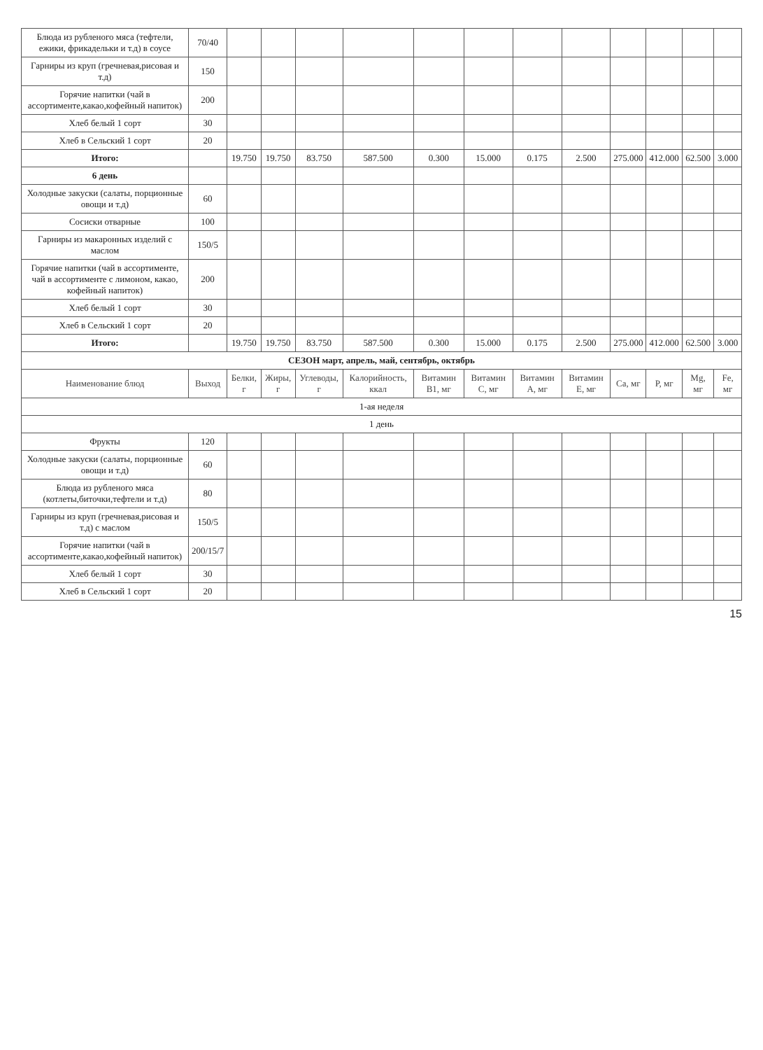| Блюда из рубленого мяса (тефтели, ежики, фрикадельки и т.д) в соусе | 70/40 | | | | | | | | | | | | |
| Гарниры из круп (гречневая,рисовая и т.д) | 150 | | | | | | | | | | | | |
| Горячие напитки (чай в ассортименте,какао,кофейный напиток) | 200 | | | | | | | | | | | | |
| Хлеб белый 1 сорт | 30 | | | | | | | | | | | | |
| Хлеб в Сельский 1 сорт | 20 | | | | | | | | | | | | |
| Итого: | | 19.750 | 19.750 | 83.750 | 587.500 | 0.300 | 15.000 | 0.175 | 2.500 | 275.000 | 412.000 | 62.500 | 3.000 |
| 6 день | | | | | | | | | | | | | |
| Холодные закуски (салаты, порционные овощи и т.д) | 60 | | | | | | | | | | | | |
| Сосиски отварные | 100 | | | | | | | | | | | | |
| Гарниры из макаронных изделий с маслом | 150/5 | | | | | | | | | | | | |
| Горячие напитки (чай в ассортименте, чай в ассортименте с лимоном, какао, кофейный напиток) | 200 | | | | | | | | | | | | |
| Хлеб белый 1 сорт | 30 | | | | | | | | | | | | |
| Хлеб в Сельский 1 сорт | 20 | | | | | | | | | | | | |
| Итого: | | 19.750 | 19.750 | 83.750 | 587.500 | 0.300 | 15.000 | 0.175 | 2.500 | 275.000 | 412.000 | 62.500 | 3.000 |
| СЕЗОН март, апрель, май, сентябрь, октябрь | | | | | | | | | | | | | |
| Наименование блюд | Выход | Белки, г | Жиры, г | Углеводы, г | Калорийность, ккал | Витамин B1, мг | Витамин C, мг | Витамин A, мг | Витамин E, мг | Ca, мг | P, мг | Mg, мг | Fe, мг |
| 1-ая неделя | | | | | | | | | | | | | |
| 1 день | | | | | | | | | | | | | |
| Фрукты | 120 | | | | | | | | | | | | |
| Холодные закуски (салаты, порционные овощи и т.д) | 60 | | | | | | | | | | | | |
| Блюда из рубленого мяса (котлеты,биточки,тефтели и т.д) | 80 | | | | | | | | | | | | |
| Гарниры из круп (гречневая,рисовая и т.д) с маслом | 150/5 | | | | | | | | | | | | |
| Горячие напитки (чай в ассортименте,какао,кофейный напиток) | 200/15/7 | | | | | | | | | | | | |
| Хлеб белый 1 сорт | 30 | | | | | | | | | | | | |
| Хлеб в Сельский 1 сорт | 20 | | | | | | | | | | | | |
15